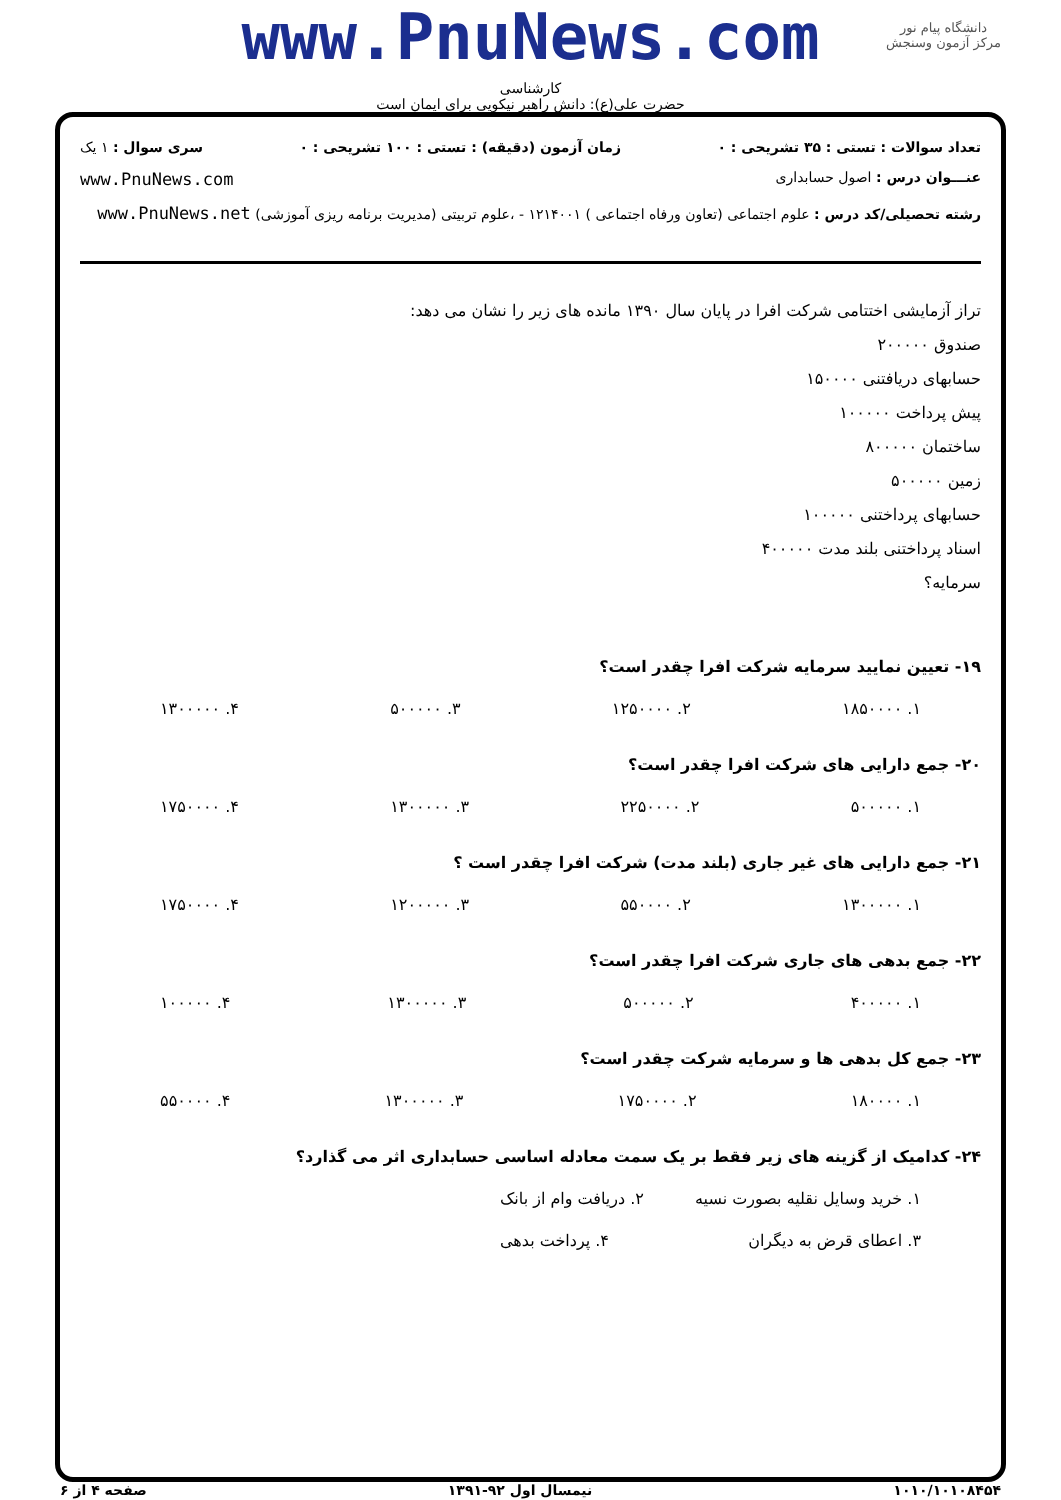www.PnuNews.com
دانشگاه پیام نور
مرکز آزمون وسنجش
کارشناسی
حضرت علی(ع): دانش راهبر نیکویی برای ایمان است
تعداد سوالات : تستی : ۳۵ تشریحی : ۰ زمان آزمون (دقیقه) : تستی : ۱۰۰ تشریحی : ۰ سری سوال : ۱ یک
عنـــوان درس : اصول حسابداری www.PnuNews.com
رشته تحصیلی/کد درس : علوم اجتماعی (تعاون ورفاه اجتماعی ) ۱۲۱۴۰۰۱ - ،علوم تربیتی (مدیریت برنامه ریزی آموزشی) www.PnuNews.net
تراز آزمایشی اختتامی شرکت افرا در پایان سال ۱۳۹۰ مانده های زیر را نشان می دهد:
صندوق ۲۰۰۰۰۰
حسابهای دریافتنی ۱۵۰۰۰۰
پیش پرداخت ۱۰۰۰۰۰
ساختمان ۸۰۰۰۰۰
زمین ۵۰۰۰۰۰
حسابهای پرداختنی ۱۰۰۰۰۰
اسناد پرداختنی بلند مدت ۴۰۰۰۰۰
سرمایه؟
۱۹- تعیین نمایید سرمایه شرکت افرا چقدر است؟
۱. ۱۸۵۰۰۰۰ ۲. ۱۲۵۰۰۰۰ ۳. ۵۰۰۰۰۰ ۴. ۱۳۰۰۰۰۰
۲۰- جمع دارایی های شرکت افرا چقدر است؟
۱. ۵۰۰۰۰۰ ۲. ۲۲۵۰۰۰۰ ۳. ۱۳۰۰۰۰۰ ۴. ۱۷۵۰۰۰۰
۲۱- جمع دارایی های غیر جاری (بلند مدت) شرکت افرا چقدر است ؟
۱. ۱۳۰۰۰۰۰ ۲. ۵۵۰۰۰۰ ۳. ۱۲۰۰۰۰۰ ۴. ۱۷۵۰۰۰۰
۲۲- جمع بدهی های جاری شرکت افرا چقدر است؟
۱. ۴۰۰۰۰۰ ۲. ۵۰۰۰۰۰ ۳. ۱۳۰۰۰۰۰ ۴. ۱۰۰۰۰۰
۲۳- جمع کل بدهی ها و سرمایه شرکت چقدر است؟
۱. ۱۸۰۰۰۰ ۲. ۱۷۵۰۰۰۰ ۳. ۱۳۰۰۰۰۰ ۴. ۵۵۰۰۰۰
۲۴- کدامیک از گزینه های زیر فقط بر یک سمت معادله اساسی حسابداری اثر می گذارد؟
۱. خرید وسایل نقلیه بصورت نسیه ۲. دریافت وام از بانک
۳. اعطای قرض به دیگران ۴. پرداخت بدهی
۱۰۱۰/۱۰۱۰۸۴۵۴ نیمسال اول ۹۲-۱۳۹۱ صفحه ۴ از ۶